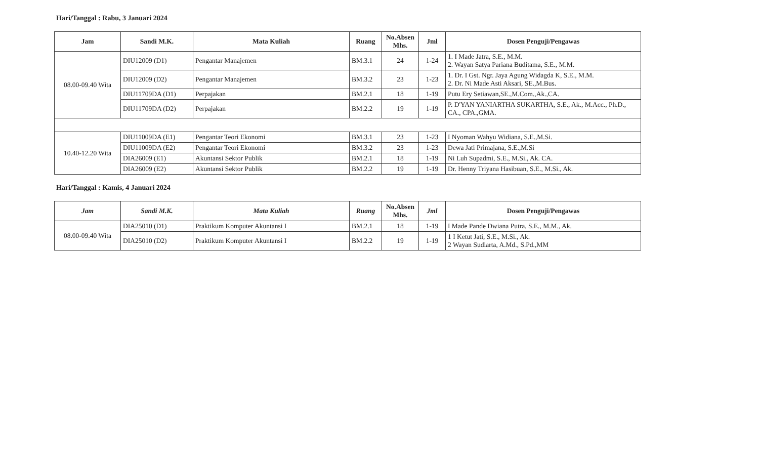Hari/Tanggal : Rabu, 3 Januari 2024
| Jam | Sandi M.K. | Mata Kuliah | Ruang | No.Absen Mhs. | Jml | Dosen Penguji/Pengawas |
| --- | --- | --- | --- | --- | --- | --- |
| 08.00-09.40 Wita | DIU12009 (D1) | Pengantar Manajemen | BM.3.1 | 24 | 1-24 | 1. I Made Jatra, S.E., M.M. 2. Wayan Satya Pariana Buditama, S.E., M.M. |
| | DIU12009 (D2) | Pengantar Manajemen | BM.3.2 | 23 | 1-23 | 1. Dr. I Gst. Ngr. Jaya Agung Widagda K, S.E., M.M. 2. Dr. Ni Made Asti Aksari, SE.,M.Bus. |
| | DIU11709DA (D1) | Perpajakan | BM.2.1 | 18 | 1-19 | Putu Ery Setiawan,SE.,M.Com.,Ak.,CA. |
| | DIU11709DA (D2) | Perpajakan | BM.2.2 | 19 | 1-19 | P. D'YAN YANIARTHA SUKARTHA, S.E., Ak., M.Acc., Ph.D., CA., CPA.,GMA. |
| 10.40-12.20 Wita | DIU11009DA (E1) | Pengantar Teori Ekonomi | BM.3.1 | 23 | 1-23 | I Nyoman Wahyu Widiana, S.E.,M.Si. |
| | DIU11009DA (E2) | Pengantar Teori Ekonomi | BM.3.2 | 23 | 1-23 | Dewa Jati Primajana, S.E.,M.Si |
| | DIA26009 (E1) | Akuntansi Sektor Publik | BM.2.1 | 18 | 1-19 | Ni Luh Supadmi, S.E., M.Si., Ak. CA. |
| | DIA26009 (E2) | Akuntansi Sektor Publik | BM.2.2 | 19 | 1-19 | Dr. Henny Triyana Hasibuan, S.E., M.Si., Ak. |
Hari/Tanggal : Kamis, 4 Januari 2024
| Jam | Sandi M.K. | Mata Kuliah | Ruang | No.Absen Mhs. | Jml | Dosen Penguji/Pengawas |
| --- | --- | --- | --- | --- | --- | --- |
| 08.00-09.40 Wita | DIA25010 (D1) | Praktikum Komputer Akuntansi I | BM.2.1 | 18 | 1-19 | I Made Pande Dwiana Putra, S.E., M.M., Ak. |
| | DIA25010 (D2) | Praktikum Komputer Akuntansi I | BM.2.2 | 19 | 1-19 | 1 I Ketut Jati, S.E., M.Si., Ak. 2 Wayan Sudiarta, A.Md., S.Pd.,MM |